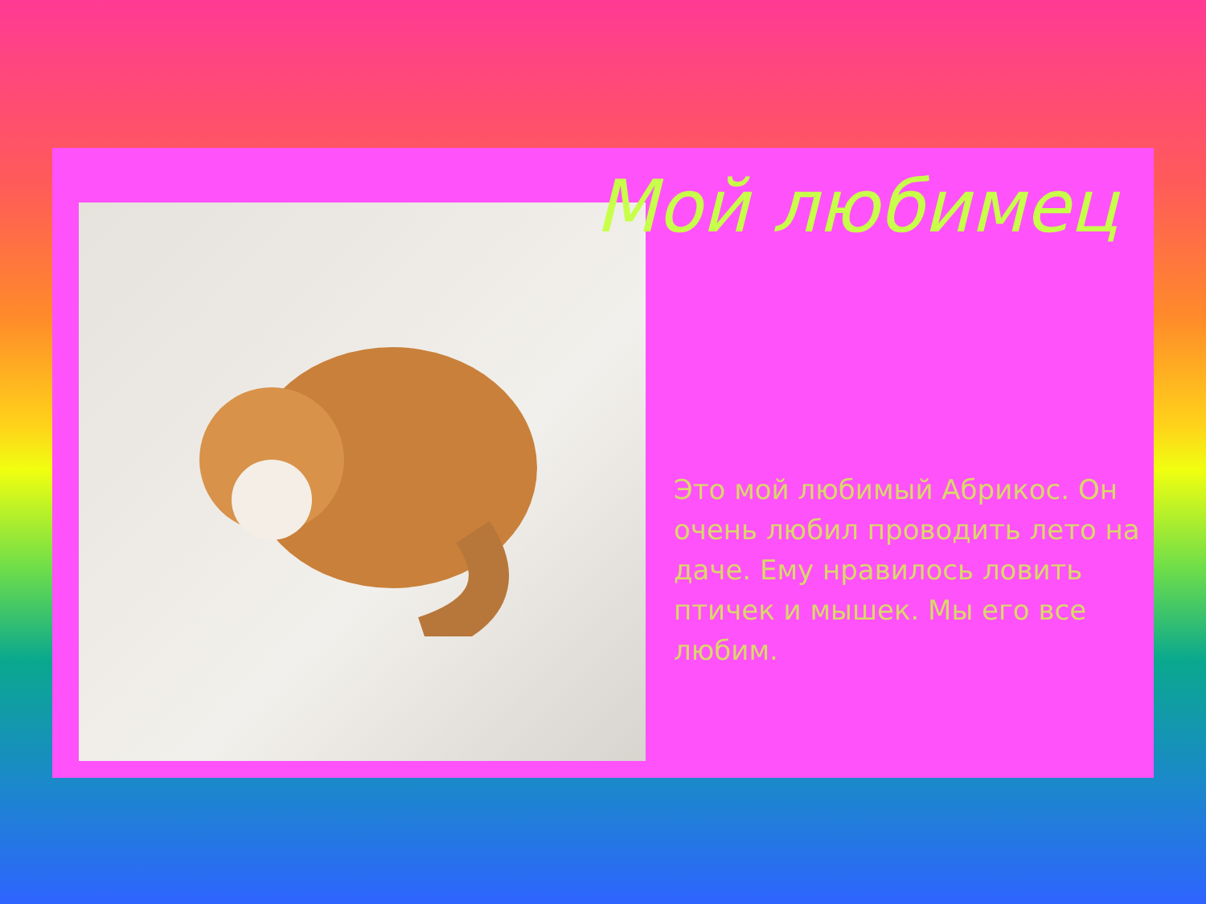Мой любимец
Это мой любимый Абрикос. Он очень любил проводить лето на даче. Ему нравилось ловить птичек и мышек. Мы его все любим.